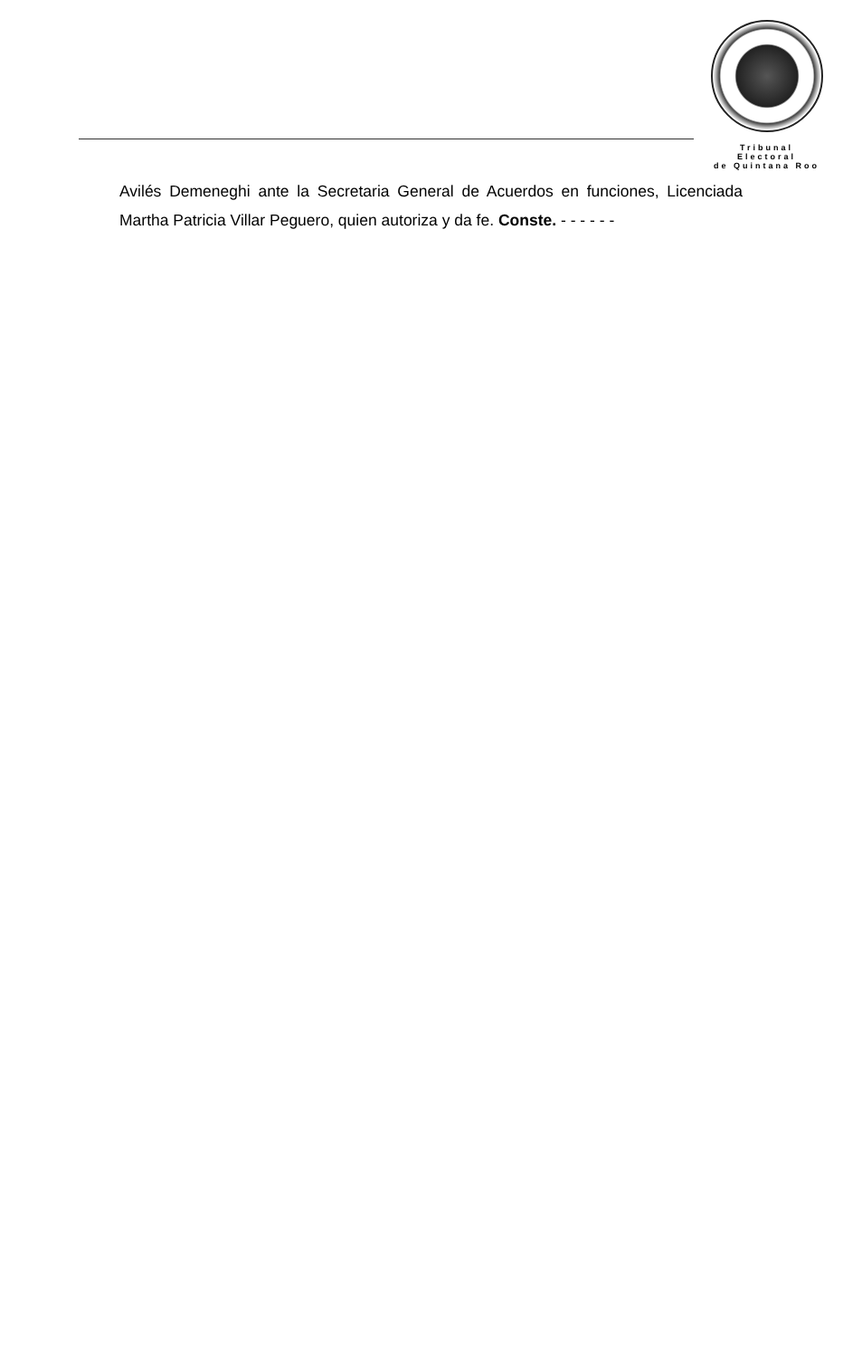Tribunal Electoral
de Quintana Roo
Avilés Demeneghi ante la Secretaria General de Acuerdos en funciones, Licenciada Martha Patricia Villar Peguero, quien autoriza y da fe. Conste. - - - - - -